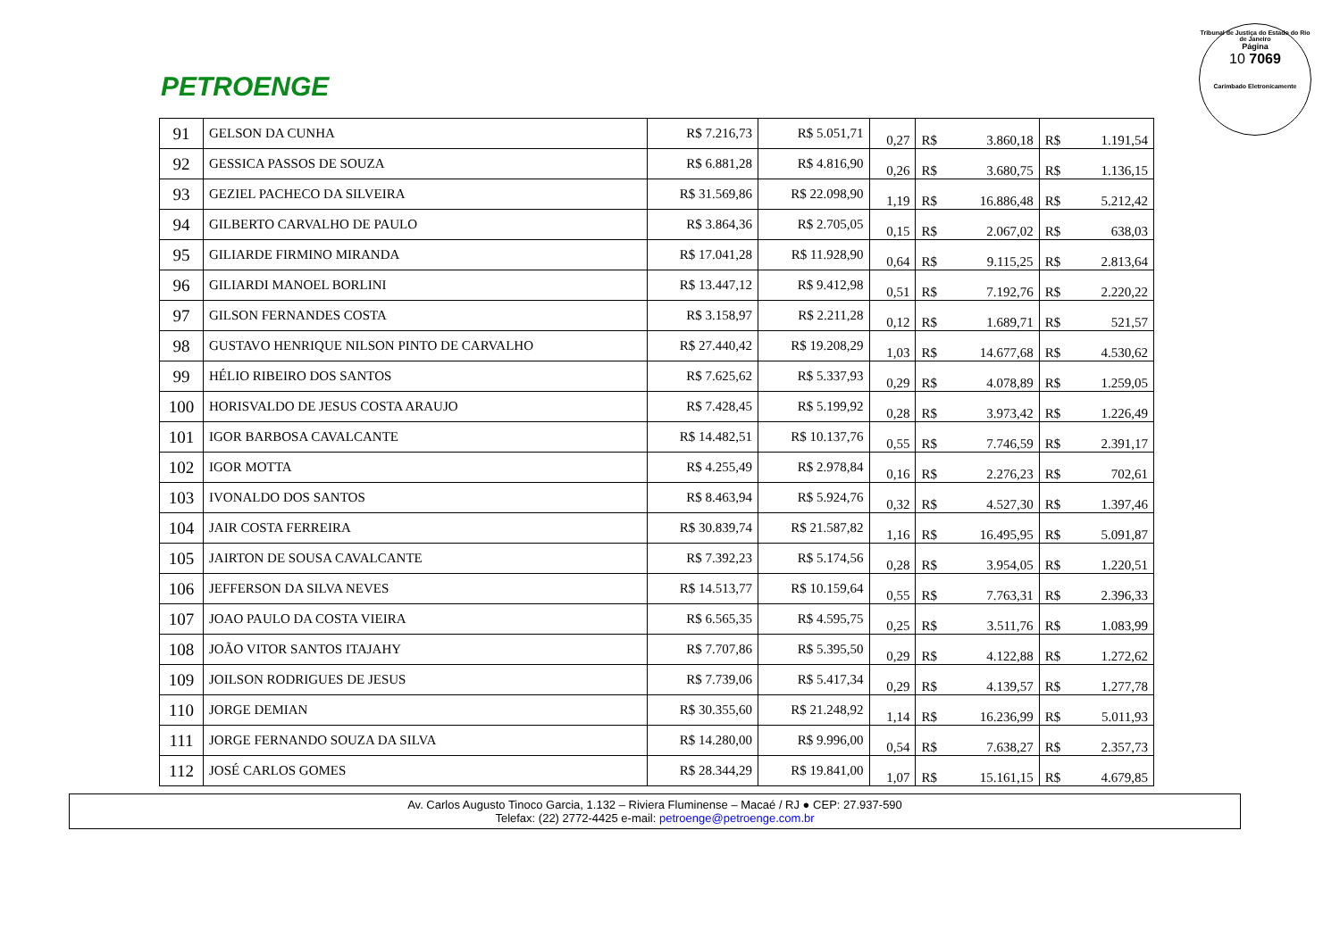PETROENGE
Tribunal de Justiça do Estado do Rio de Janeiro
Página
10 7069
Carimbado Eletronicamente
| 91 | GELSON DA CUNHA | R$ 7.216,73 | R$ 5.051,71 | 0,27 | R$ | 3.860,18 | R$ | 1.191,54 |
| 92 | GESSICA PASSOS DE SOUZA | R$ 6.881,28 | R$ 4.816,90 | 0,26 | R$ | 3.680,75 | R$ | 1.136,15 |
| 93 | GEZIEL PACHECO DA SILVEIRA | R$ 31.569,86 | R$ 22.098,90 | 1,19 | R$ | 16.886,48 | R$ | 5.212,42 |
| 94 | GILBERTO CARVALHO DE PAULO | R$ 3.864,36 | R$ 2.705,05 | 0,15 | R$ | 2.067,02 | R$ | 638,03 |
| 95 | GILIARDE FIRMINO MIRANDA | R$ 17.041,28 | R$ 11.928,90 | 0,64 | R$ | 9.115,25 | R$ | 2.813,64 |
| 96 | GILIARDI MANOEL BORLINI | R$ 13.447,12 | R$ 9.412,98 | 0,51 | R$ | 7.192,76 | R$ | 2.220,22 |
| 97 | GILSON FERNANDES COSTA | R$ 3.158,97 | R$ 2.211,28 | 0,12 | R$ | 1.689,71 | R$ | 521,57 |
| 98 | GUSTAVO HENRIQUE NILSON PINTO DE CARVALHO | R$ 27.440,42 | R$ 19.208,29 | 1,03 | R$ | 14.677,68 | R$ | 4.530,62 |
| 99 | HÉLIO RIBEIRO DOS SANTOS | R$ 7.625,62 | R$ 5.337,93 | 0,29 | R$ | 4.078,89 | R$ | 1.259,05 |
| 100 | HORISVALDO DE JESUS COSTA ARAUJO | R$ 7.428,45 | R$ 5.199,92 | 0,28 | R$ | 3.973,42 | R$ | 1.226,49 |
| 101 | IGOR BARBOSA CAVALCANTE | R$ 14.482,51 | R$ 10.137,76 | 0,55 | R$ | 7.746,59 | R$ | 2.391,17 |
| 102 | IGOR MOTTA | R$ 4.255,49 | R$ 2.978,84 | 0,16 | R$ | 2.276,23 | R$ | 702,61 |
| 103 | IVONALDO DOS SANTOS | R$ 8.463,94 | R$ 5.924,76 | 0,32 | R$ | 4.527,30 | R$ | 1.397,46 |
| 104 | JAIR COSTA FERREIRA | R$ 30.839,74 | R$ 21.587,82 | 1,16 | R$ | 16.495,95 | R$ | 5.091,87 |
| 105 | JAIRTON DE SOUSA CAVALCANTE | R$ 7.392,23 | R$ 5.174,56 | 0,28 | R$ | 3.954,05 | R$ | 1.220,51 |
| 106 | JEFFERSON DA SILVA NEVES | R$ 14.513,77 | R$ 10.159,64 | 0,55 | R$ | 7.763,31 | R$ | 2.396,33 |
| 107 | JOAO PAULO DA COSTA VIEIRA | R$ 6.565,35 | R$ 4.595,75 | 0,25 | R$ | 3.511,76 | R$ | 1.083,99 |
| 108 | JOÃO VITOR SANTOS ITAJAHY | R$ 7.707,86 | R$ 5.395,50 | 0,29 | R$ | 4.122,88 | R$ | 1.272,62 |
| 109 | JOILSON RODRIGUES DE JESUS | R$ 7.739,06 | R$ 5.417,34 | 0,29 | R$ | 4.139,57 | R$ | 1.277,78 |
| 110 | JORGE DEMIAN | R$ 30.355,60 | R$ 21.248,92 | 1,14 | R$ | 16.236,99 | R$ | 5.011,93 |
| 111 | JORGE FERNANDO SOUZA DA SILVA | R$ 14.280,00 | R$ 9.996,00 | 0,54 | R$ | 7.638,27 | R$ | 2.357,73 |
| 112 | JOSÉ CARLOS GOMES | R$ 28.344,29 | R$ 19.841,00 | 1,07 | R$ | 15.161,15 | R$ | 4.679,85 |
Av. Carlos Augusto Tinoco Garcia, 1.132 – Riviera Fluminense – Macaé / RJ ● CEP: 27.937-590
Telefax: (22) 2772-4425 e-mail: petroenge@petroenge.com.br